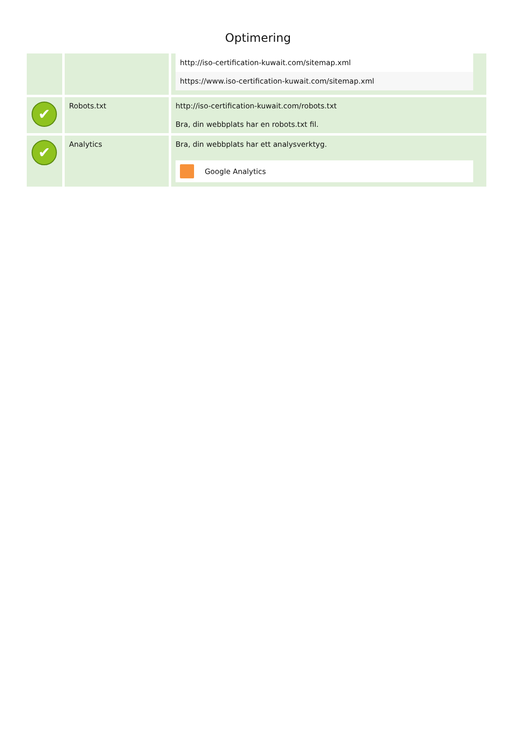Optimering
| | | http://iso-certification-kuwait.com/sitemap.xml https://www.iso-certification-kuwait.com/sitemap.xml |
| ✔ | Robots.txt | http://iso-certification-kuwait.com/robots.txt Bra, din webbplats har en robots.txt fil. |
| ✔ | Analytics | Bra, din webbplats har ett analysverktyg. Google Analytics |